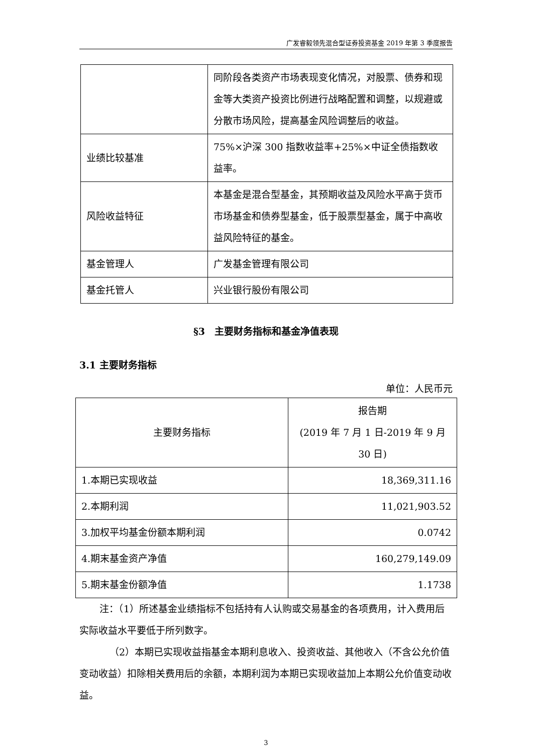广发睿毅领先混合型证券投资基金 2019 年第 3 季度报告
| | 同阶段各类资产市场表现变化情况，对股票、债券和现金等大类资产投资比例进行战略配置和调整，以规避或分散市场风险，提高基金风险调整后的收益。 |
| 业绩比较基准 | 75%×沪深 300 指数收益率+25%×中证全债指数收益率。 |
| 风险收益特征 | 本基金是混合型基金，其预期收益及风险水平高于货币市场基金和债券型基金，低于股票型基金，属于中高收益风险特征的基金。 |
| 基金管理人 | 广发基金管理有限公司 |
| 基金托管人 | 兴业银行股份有限公司 |
§3　主要财务指标和基金净值表现
3.1 主要财务指标
单位：人民币元
| 主要财务指标 | 报告期 (2019 年 7 月 1 日-2019 年 9 月 30 日) |
| --- | --- |
| 1.本期已实现收益 | 18,369,311.16 |
| 2.本期利润 | 11,021,903.52 |
| 3.加权平均基金份额本期利润 | 0.0742 |
| 4.期末基金资产净值 | 160,279,149.09 |
| 5.期末基金份额净值 | 1.1738 |
注：（1）所述基金业绩指标不包括持有人认购或交易基金的各项费用，计入费用后实际收益水平要低于所列数字。
（2）本期已实现收益指基金本期利息收入、投资收益、其他收入（不含公允价值变动收益）扣除相关费用后的余额，本期利润为本期已实现收益加上本期公允价值变动收益。
3